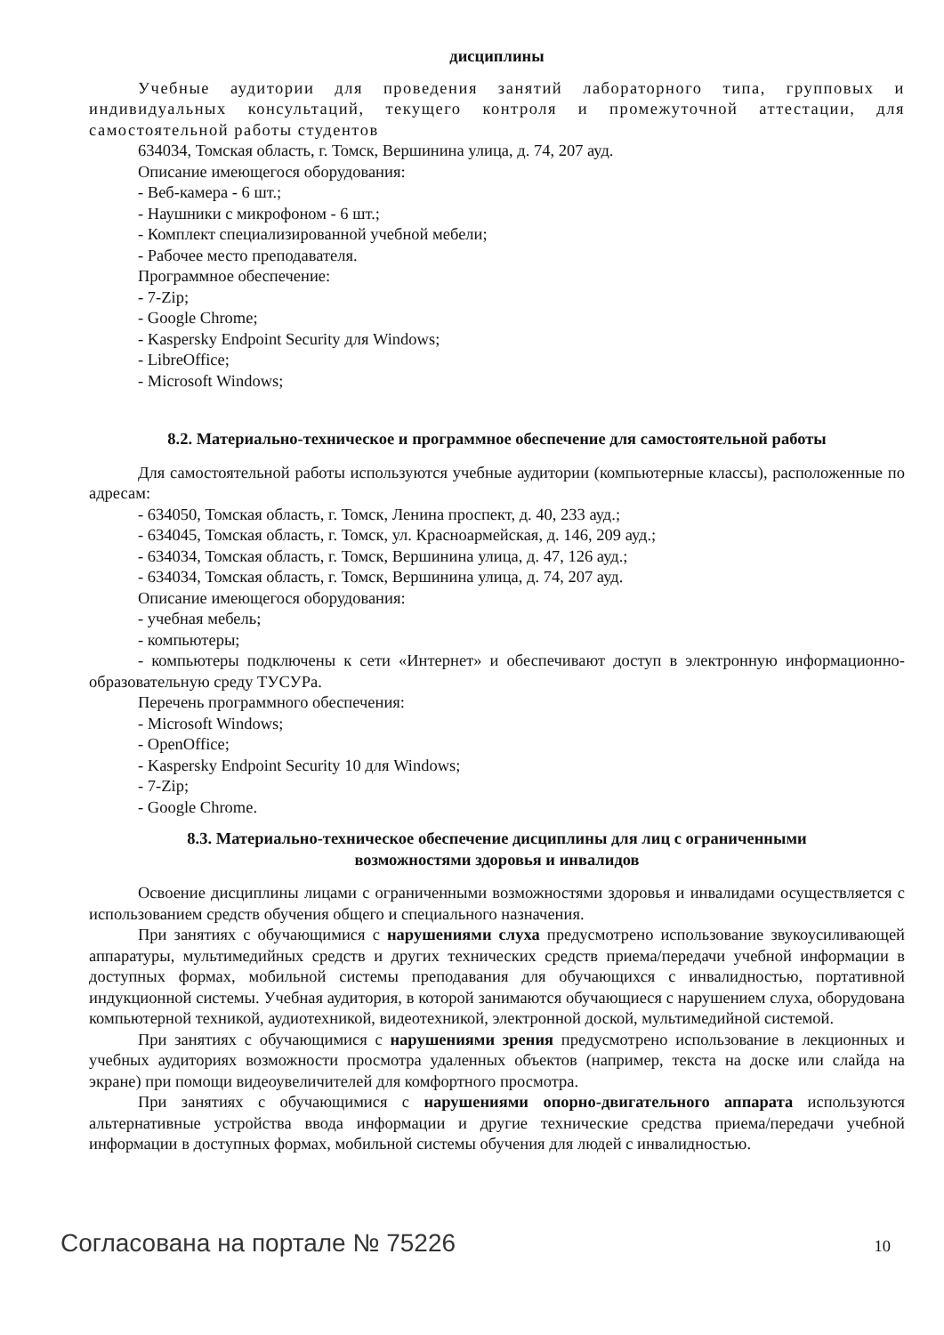дисциплины
Учебные аудитории для проведения занятий лабораторного типа, групповых и индивидуальных консультаций, текущего контроля и промежуточной аттестации, для самостоятельной работы студентов
634034, Томская область, г. Томск, Вершинина улица, д. 74, 207 ауд.
Описание имеющегося оборудования:
- Веб-камера - 6 шт.;
- Наушники с микрофоном - 6 шт.;
- Комплект специализированной учебной мебели;
- Рабочее место преподавателя.
Программное обеспечение:
- 7-Zip;
- Google Chrome;
- Kaspersky Endpoint Security для Windows;
- LibreOffice;
- Microsoft Windows;
8.2. Материально-техническое и программное обеспечение для самостоятельной работы
Для самостоятельной работы используются учебные аудитории (компьютерные классы), расположенные по адресам:
- 634050, Томская область, г. Томск, Ленина проспект, д. 40, 233 ауд.;
- 634045, Томская область, г. Томск, ул. Красноармейская, д. 146, 209 ауд.;
- 634034, Томская область, г. Томск, Вершинина улица, д. 47, 126 ауд.;
- 634034, Томская область, г. Томск, Вершинина улица, д. 74, 207 ауд.
Описание имеющегося оборудования:
- учебная мебель;
- компьютеры;
- компьютеры подключены к сети «Интернет» и обеспечивают доступ в электронную информационно-образовательную среду ТУСУРа.
Перечень программного обеспечения:
- Microsoft Windows;
- OpenOffice;
- Kaspersky Endpoint Security 10 для Windows;
- 7-Zip;
- Google Chrome.
8.3. Материально-техническое обеспечение дисциплины для лиц с ограниченными
возможностями здоровья и инвалидов
Освоение дисциплины лицами с ограниченными возможностями здоровья и инвалидами осуществляется с использованием средств обучения общего и специального назначения.
При занятиях с обучающимися с нарушениями слуха предусмотрено использование звукоусиливающей аппаратуры, мультимедийных средств и других технических средств приема/передачи учебной информации в доступных формах, мобильной системы преподавания для обучающихся с инвалидностью, портативной индукционной системы. Учебная аудитория, в которой занимаются обучающиеся с нарушением слуха, оборудована компьютерной техникой, аудиотехникой, видеотехникой, электронной доской, мультимедийной системой.
При занятиях с обучающимися с нарушениями зрения предусмотрено использование в лекционных и учебных аудиториях возможности просмотра удаленных объектов (например, текста на доске или слайда на экране) при помощи видеоувеличителей для комфортного просмотра.
При занятиях с обучающимися с нарушениями опорно-двигательного аппарата используются альтернативные устройства ввода информации и другие технические средства приема/передачи учебной информации в доступных формах, мобильной системы обучения для людей с инвалидностью.
Согласована на портале № 75226 10